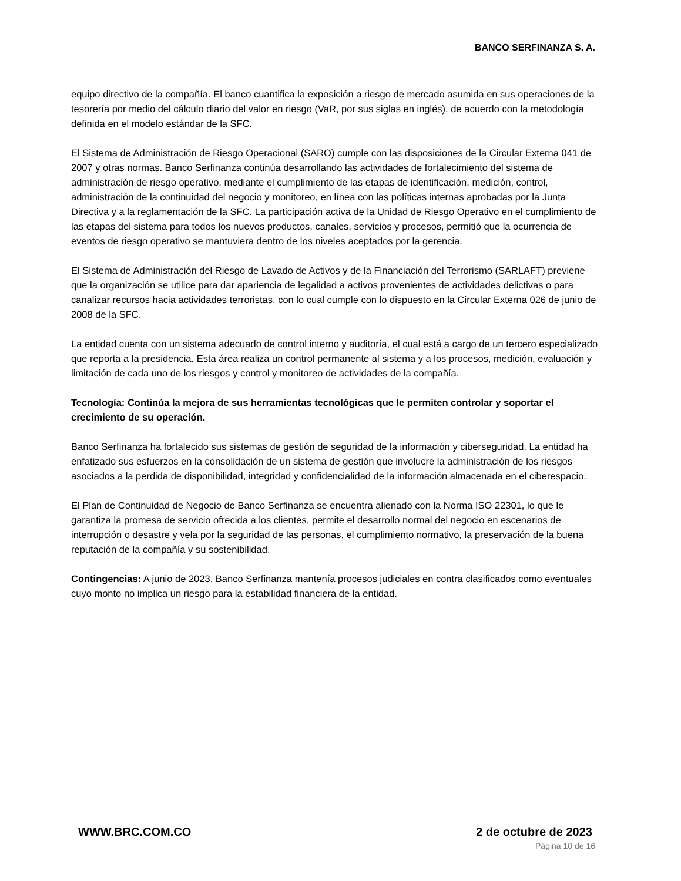BANCO SERFINANZA S. A.
equipo directivo de la compañía. El banco cuantifica la exposición a riesgo de mercado asumida en sus operaciones de la tesorería por medio del cálculo diario del valor en riesgo (VaR, por sus siglas en inglés), de acuerdo con la metodología definida en el modelo estándar de la SFC.
El Sistema de Administración de Riesgo Operacional (SARO) cumple con las disposiciones de la Circular Externa 041 de 2007 y otras normas. Banco Serfinanza continúa desarrollando las actividades de fortalecimiento del sistema de administración de riesgo operativo, mediante el cumplimiento de las etapas de identificación, medición, control, administración de la continuidad del negocio y monitoreo, en línea con las políticas internas aprobadas por la Junta Directiva y a la reglamentación de la SFC. La participación activa de la Unidad de Riesgo Operativo en el cumplimiento de las etapas del sistema para todos los nuevos productos, canales, servicios y procesos, permitió que la ocurrencia de eventos de riesgo operativo se mantuviera dentro de los niveles aceptados por la gerencia.
El Sistema de Administración del Riesgo de Lavado de Activos y de la Financiación del Terrorismo (SARLAFT) previene que la organización se utilice para dar apariencia de legalidad a activos provenientes de actividades delictivas o para canalizar recursos hacia actividades terroristas, con lo cual cumple con lo dispuesto en la Circular Externa 026 de junio de 2008 de la SFC.
La entidad cuenta con un sistema adecuado de control interno y auditoría, el cual está a cargo de un tercero especializado que reporta a la presidencia. Esta área realiza un control permanente al sistema y a los procesos, medición, evaluación y limitación de cada uno de los riesgos y control y monitoreo de actividades de la compañía.
Tecnología: Continúa la mejora de sus herramientas tecnológicas que le permiten controlar y soportar el crecimiento de su operación.
Banco Serfinanza ha fortalecido sus sistemas de gestión de seguridad de la información y ciberseguridad. La entidad ha enfatizado sus esfuerzos en la consolidación de un sistema de gestión que involucre la administración de los riesgos asociados a la perdida de disponibilidad, integridad y confidencialidad de la información almacenada en el ciberespacio.
El Plan de Continuidad de Negocio de Banco Serfinanza se encuentra alienado con la Norma ISO 22301, lo que le garantiza la promesa de servicio ofrecida a los clientes, permite el desarrollo normal del negocio en escenarios de interrupción o desastre y vela por la seguridad de las personas, el cumplimiento normativo, la preservación de la buena reputación de la compañía y su sostenibilidad.
Contingencias: A junio de 2023, Banco Serfinanza mantenía procesos judiciales en contra clasificados como eventuales cuyo monto no implica un riesgo para la estabilidad financiera de la entidad.
WWW.BRC.COM.CO 2 de octubre de 2023
Página 10 de 16